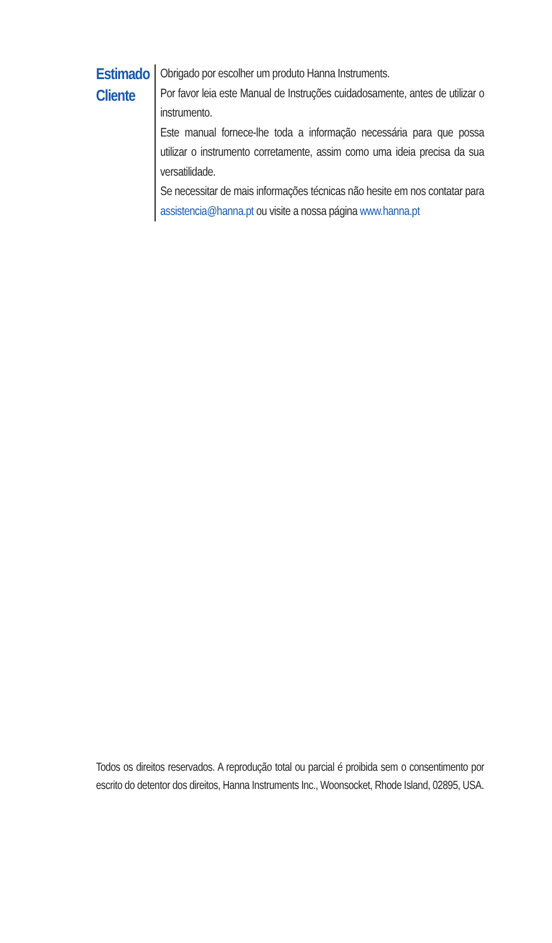Estimado
Cliente
Obrigado por escolher um produto Hanna Instruments.
Por favor leia este Manual de Instruções cuidadosamente, antes de utilizar o instrumento.
Este manual fornece-lhe toda a informação necessária para que possa utilizar o instrumento corretamente, assim como uma ideia precisa da sua versatilidade.
Se necessitar de mais informações técnicas não hesite em nos contatar para assistencia@hanna.pt ou visite a nossa página www.hanna.pt
Todos os direitos reservados. A reprodução total ou parcial é proibida sem o consentimento por escrito do detentor dos direitos, Hanna Instruments Inc., Woonsocket, Rhode Island, 02895, USA.